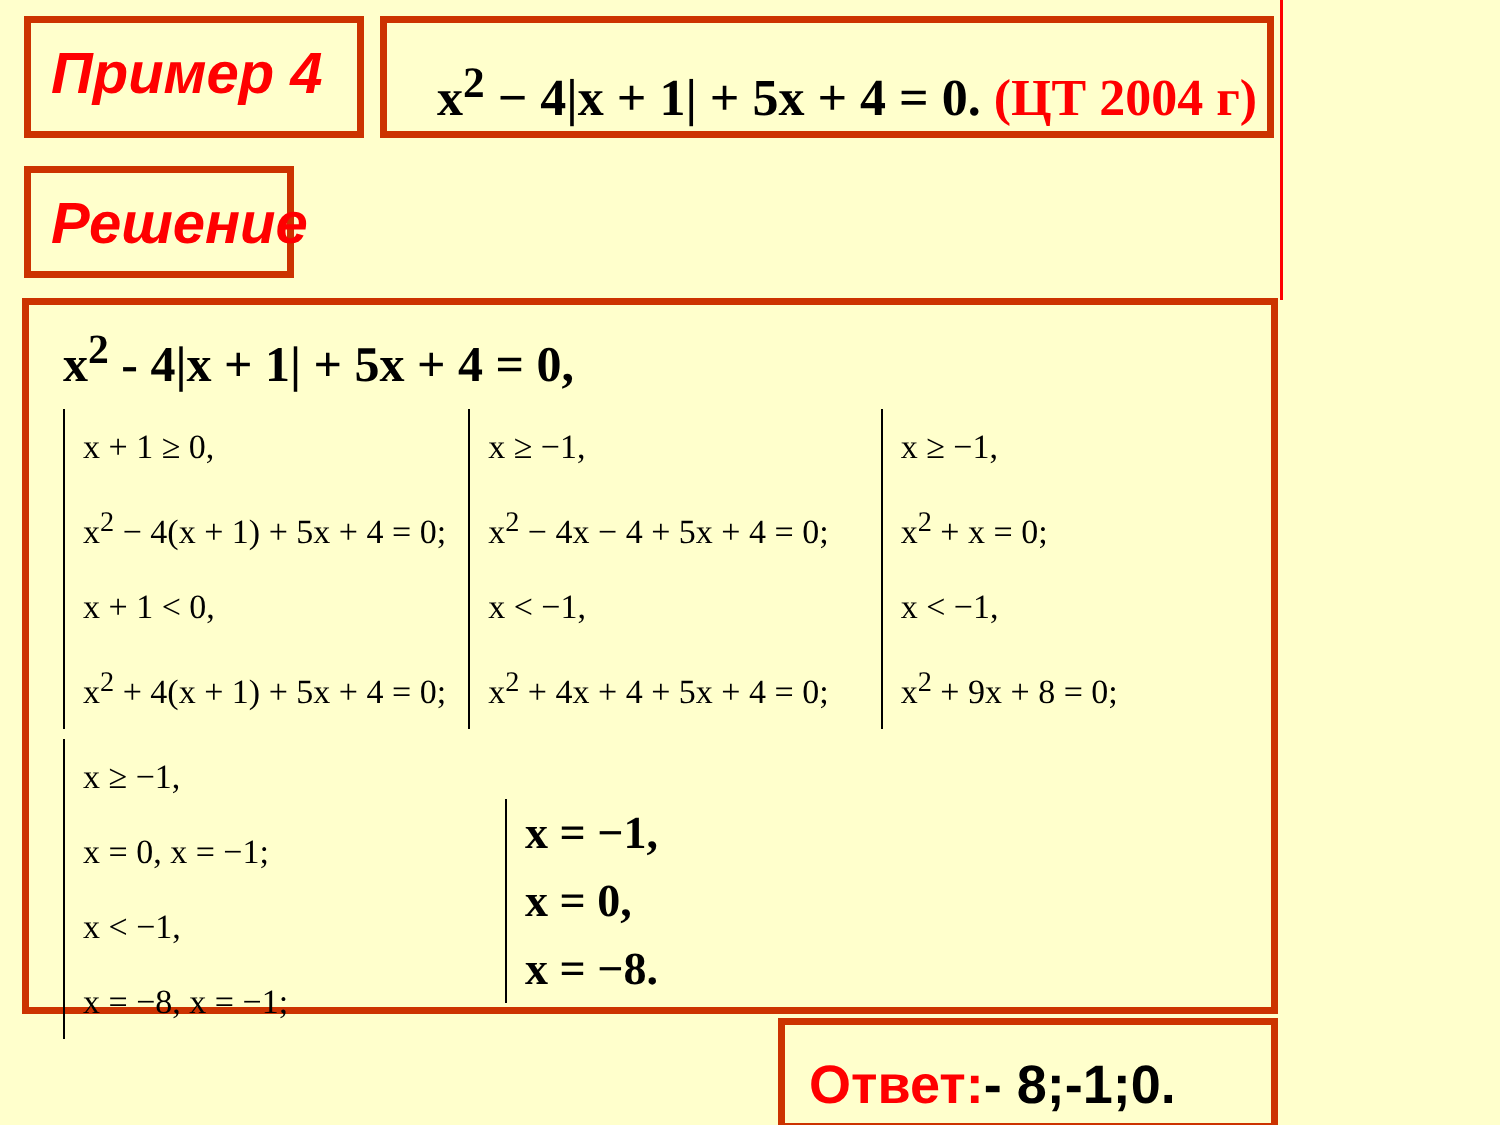Пример 4 x<sup>2</sup> − 4|x + 1| + 5x + 4 = 0. (ЦТ 2004 г)
Решение
x<sup>2</sup> - 4|x + 1| + 5x + 4 = 0,
x + 1 ≥ 0,
x<sup>2</sup> − 4(x + 1) + 5x + 4 = 0;
x + 1 < 0,
x<sup>2</sup> + 4(x + 1) + 5x + 4 = 0;
x ≥ −1,
x<sup>2</sup> − 4x − 4 + 5x + 4 = 0;
x < −1,
x<sup>2</sup> + 4x + 4 + 5x + 4 = 0;
x ≥ −1,
x<sup>2</sup> + x = 0;
x < −1,
x<sup>2</sup> + 9x + 8 = 0;
x ≥ −1,
x = 0, x = −1;
x < −1,
x = −8, x = −1;
x = −1,
x = 0,
x = −8.
Ответ:- 8;-1;0.